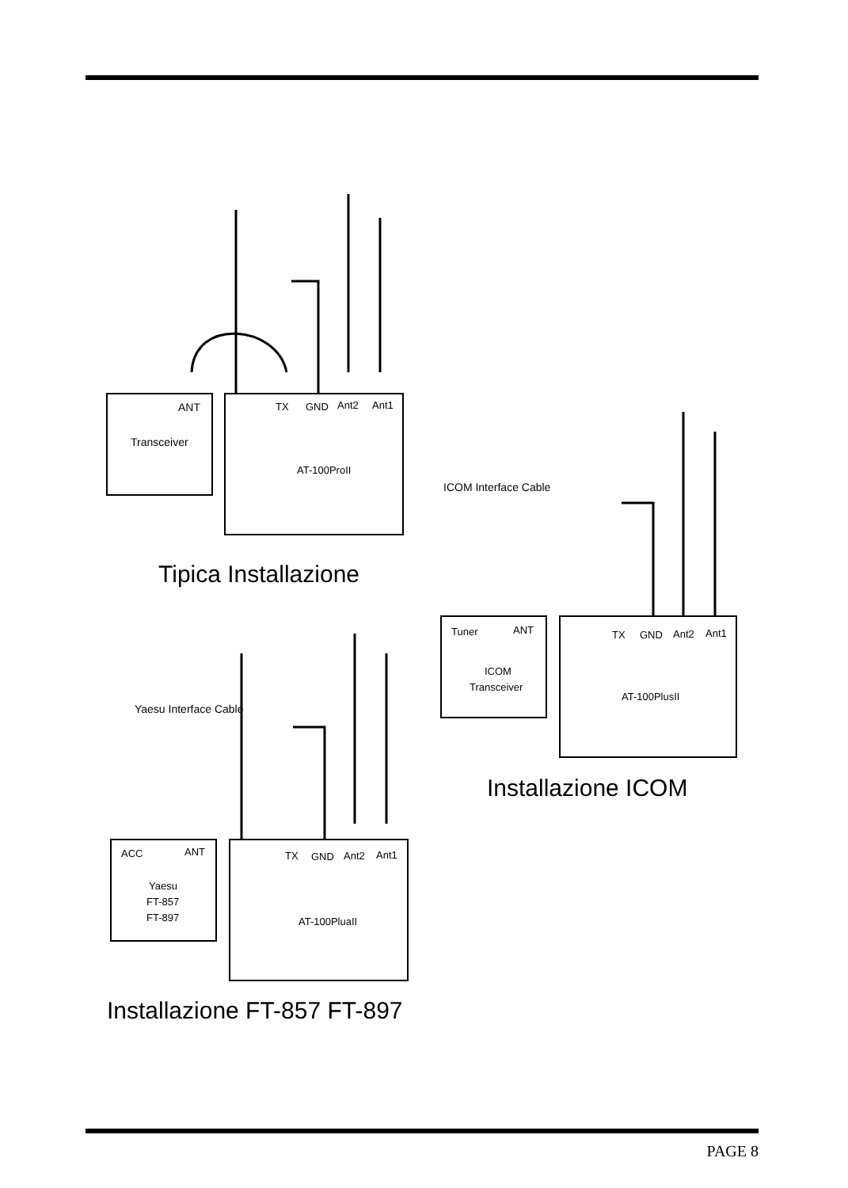ANT
Transceiver
TX
GND
Ant2
Ant1
AT-100ProII
Tipica Installazione
Tuner
ANT
ICOM
Transceiver
TX
GND
Ant2
Ant1
AT-100PlusII
ICOM Interface Cable
Installazione ICOM
ACC
ANT
Yaesu
FT-857
FT-897
TX
GND
Ant2
Ant1
AT-100PluaII
Yaesu Interface Cable
Installazione FT-857 FT-897
PAGE 8